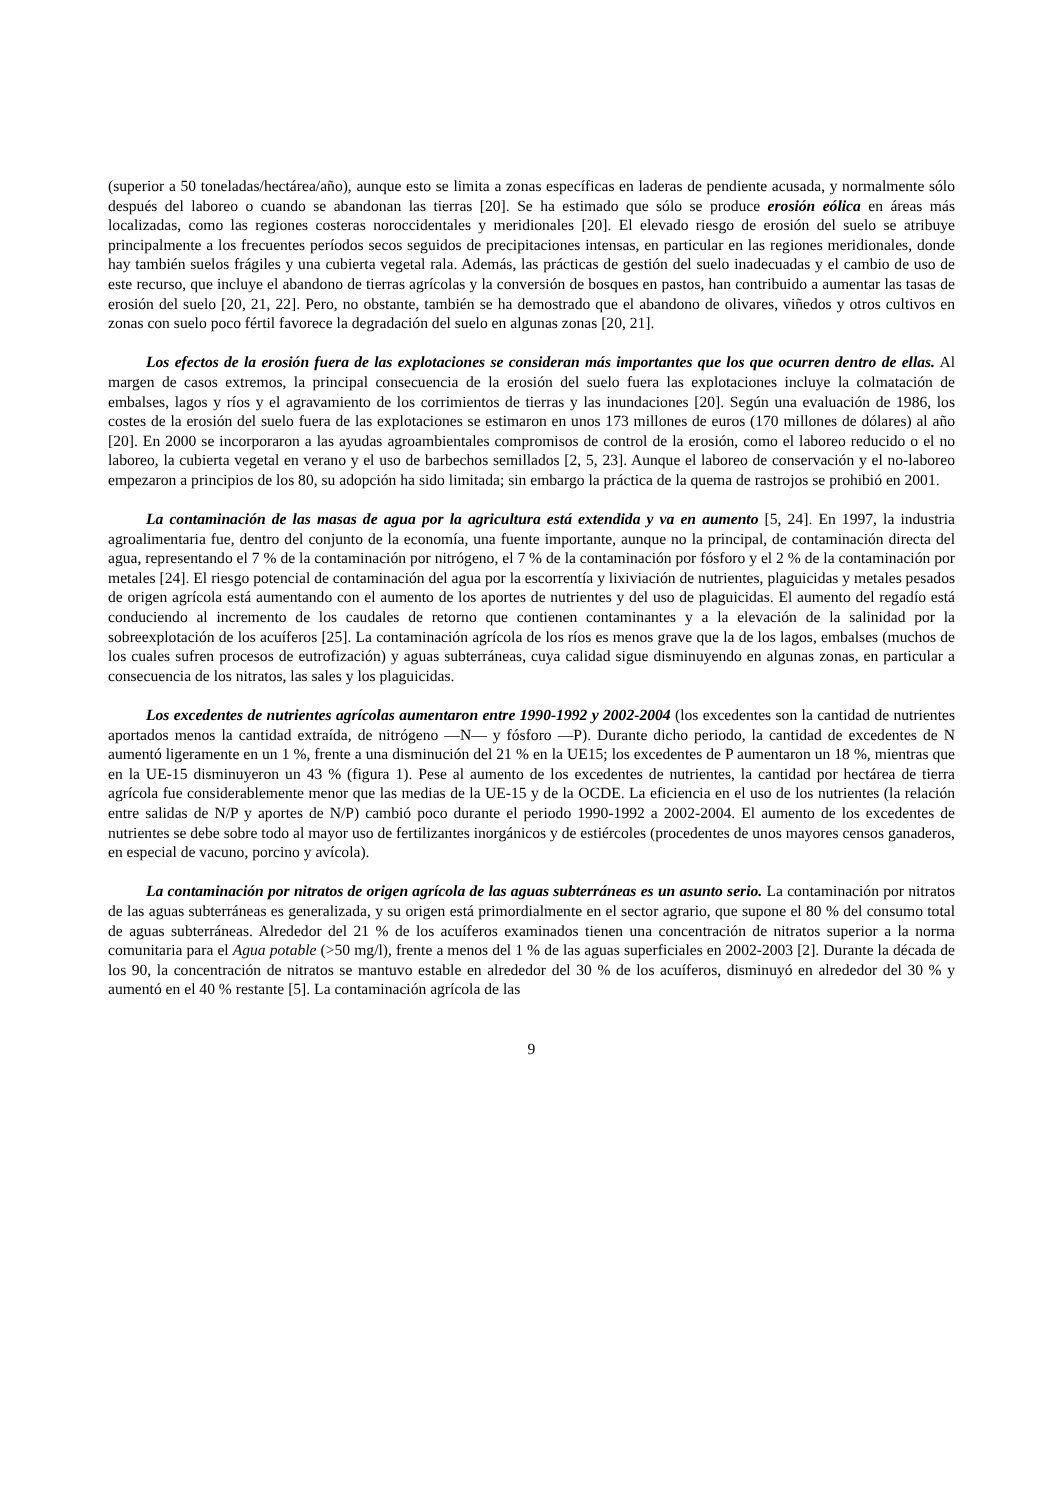(superior a 50 toneladas/hectárea/año), aunque esto se limita a zonas específicas en laderas de pendiente acusada, y normalmente sólo después del laboreo o cuando se abandonan las tierras [20]. Se ha estimado que sólo se produce erosión eólica en áreas más localizadas, como las regiones costeras noroccidentales y meridionales [20]. El elevado riesgo de erosión del suelo se atribuye principalmente a los frecuentes períodos secos seguidos de precipitaciones intensas, en particular en las regiones meridionales, donde hay también suelos frágiles y una cubierta vegetal rala. Además, las prácticas de gestión del suelo inadecuadas y el cambio de uso de este recurso, que incluye el abandono de tierras agrícolas y la conversión de bosques en pastos, han contribuido a aumentar las tasas de erosión del suelo [20, 21, 22]. Pero, no obstante, también se ha demostrado que el abandono de olivares, viñedos y otros cultivos en zonas con suelo poco fértil favorece la degradación del suelo en algunas zonas [20, 21].
Los efectos de la erosión fuera de las explotaciones se consideran más importantes que los que ocurren dentro de ellas. Al margen de casos extremos, la principal consecuencia de la erosión del suelo fuera las explotaciones incluye la colmatación de embalses, lagos y ríos y el agravamiento de los corrimientos de tierras y las inundaciones [20]. Según una evaluación de 1986, los costes de la erosión del suelo fuera de las explotaciones se estimaron en unos 173 millones de euros (170 millones de dólares) al año [20]. En 2000 se incorporaron a las ayudas agroambientales compromisos de control de la erosión, como el laboreo reducido o el no laboreo, la cubierta vegetal en verano y el uso de barbechos semillados [2, 5, 23]. Aunque el laboreo de conservación y el no-laboreo empezaron a principios de los 80, su adopción ha sido limitada; sin embargo la práctica de la quema de rastrojos se prohibió en 2001.
La contaminación de las masas de agua por la agricultura está extendida y va en aumento [5, 24]. En 1997, la industria agroalimentaria fue, dentro del conjunto de la economía, una fuente importante, aunque no la principal, de contaminación directa del agua, representando el 7 % de la contaminación por nitrógeno, el 7 % de la contaminación por fósforo y el 2 % de la contaminación por metales [24]. El riesgo potencial de contaminación del agua por la escorrentía y lixiviación de nutrientes, plaguicidas y metales pesados de origen agrícola está aumentando con el aumento de los aportes de nutrientes y del uso de plaguicidas. El aumento del regadío está conduciendo al incremento de los caudales de retorno que contienen contaminantes y a la elevación de la salinidad por la sobreexplotación de los acuíferos [25]. La contaminación agrícola de los ríos es menos grave que la de los lagos, embalses (muchos de los cuales sufren procesos de eutrofización) y aguas subterráneas, cuya calidad sigue disminuyendo en algunas zonas, en particular a consecuencia de los nitratos, las sales y los plaguicidas.
Los excedentes de nutrientes agrícolas aumentaron entre 1990-1992 y 2002-2004 (los excedentes son la cantidad de nutrientes aportados menos la cantidad extraída, de nitrógeno —N— y fósforo —P). Durante dicho periodo, la cantidad de excedentes de N aumentó ligeramente en un 1 %, frente a una disminución del 21 % en la UE15; los excedentes de P aumentaron un 18 %, mientras que en la UE-15 disminuyeron un 43 % (figura 1). Pese al aumento de los excedentes de nutrientes, la cantidad por hectárea de tierra agrícola fue considerablemente menor que las medias de la UE-15 y de la OCDE. La eficiencia en el uso de los nutrientes (la relación entre salidas de N/P y aportes de N/P) cambió poco durante el periodo 1990-1992 a 2002-2004. El aumento de los excedentes de nutrientes se debe sobre todo al mayor uso de fertilizantes inorgánicos y de estiércoles (procedentes de unos mayores censos ganaderos, en especial de vacuno, porcino y avícola).
La contaminación por nitratos de origen agrícola de las aguas subterráneas es un asunto serio. La contaminación por nitratos de las aguas subterráneas es generalizada, y su origen está primordialmente en el sector agrario, que supone el 80 % del consumo total de aguas subterráneas. Alrededor del 21 % de los acuíferos examinados tienen una concentración de nitratos superior a la norma comunitaria para el Agua potable (>50 mg/l), frente a menos del 1 % de las aguas superficiales en 2002-2003 [2]. Durante la década de los 90, la concentración de nitratos se mantuvo estable en alrededor del 30 % de los acuíferos, disminuyó en alrededor del 30 % y aumentó en el 40 % restante [5]. La contaminación agrícola de las
9